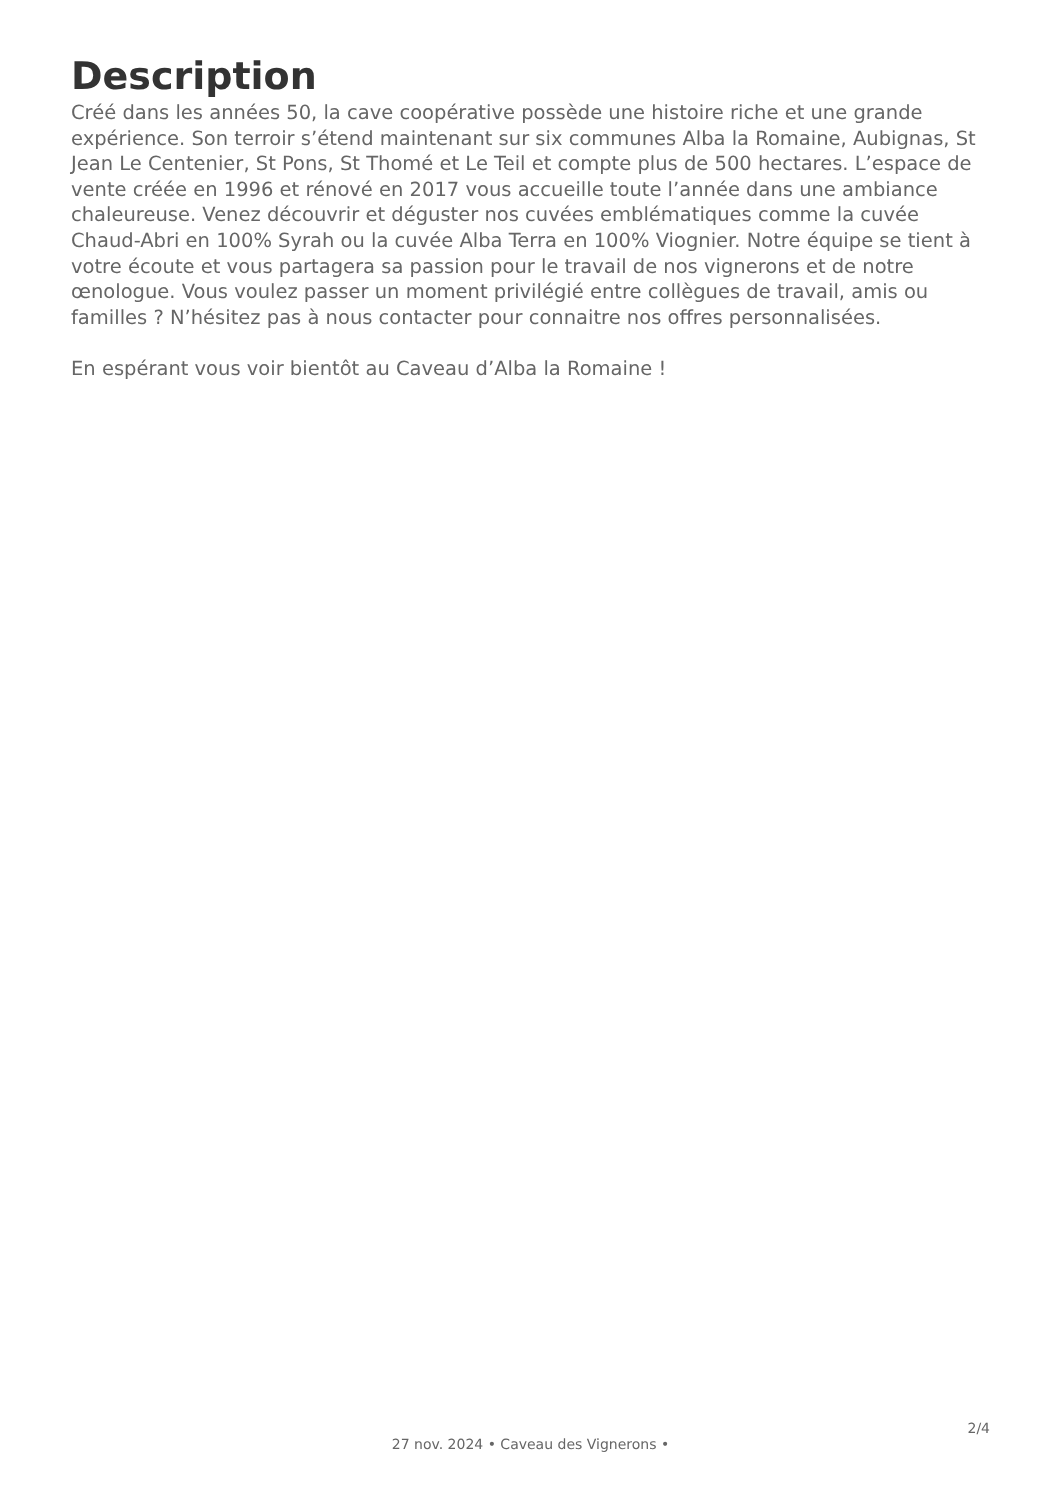Description
Créé dans les années 50, la cave coopérative possède une histoire riche et une grande expérience. Son terroir s’étend maintenant sur six communes Alba la Romaine, Aubignas, St Jean Le Centenier, St Pons, St Thomé et Le Teil et compte plus de 500 hectares. L’espace de vente créée en 1996 et rénové en 2017 vous accueille toute l’année dans une ambiance chaleureuse. Venez découvrir et déguster nos cuvées emblématiques comme la cuvée Chaud-Abri en 100% Syrah ou la cuvée Alba Terra en 100% Viognier. Notre équipe se tient à votre écoute et vous partagera sa passion pour le travail de nos vignerons et de notre œnologue. Vous voulez passer un moment privilégié entre collègues de travail, amis ou familles ? N’hésitez pas à nous contacter pour connaitre nos offres personnalisées.
En espérant vous voir bientôt au Caveau d’Alba la Romaine !
2/4
27 nov. 2024 • Caveau des Vignerons •